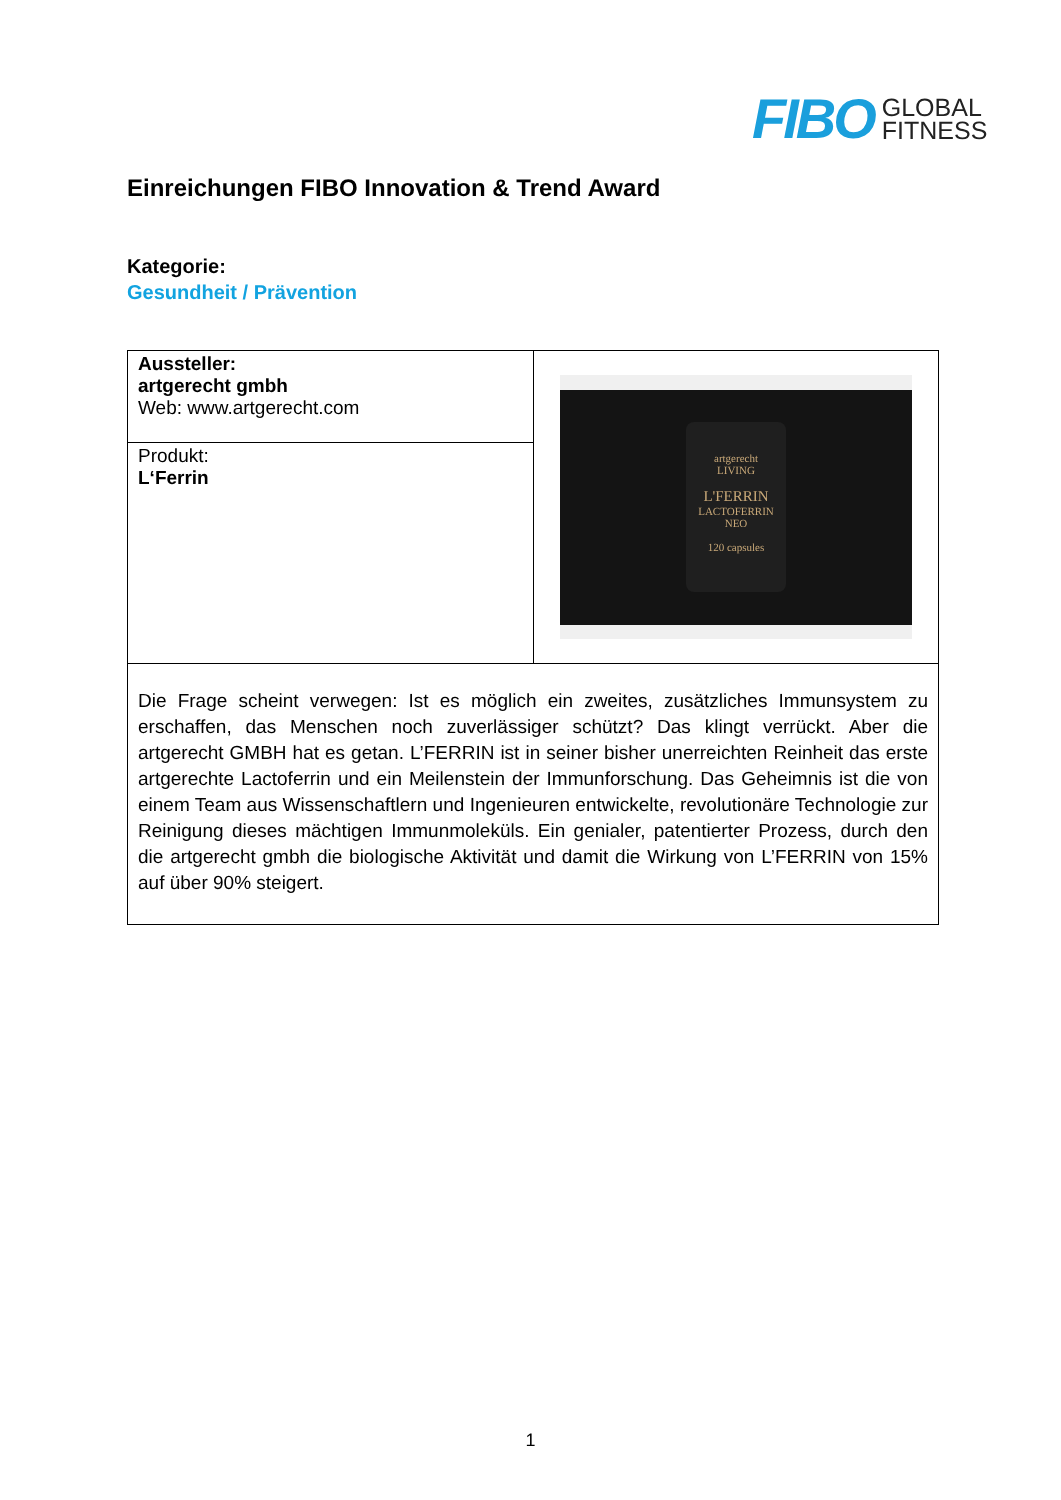FIBO
GLOBAL
FITNESS
Einreichungen FIBO Innovation & Trend Award
Kategorie:
Gesundheit / Prävention
| Aussteller: artgerecht gmbh Web: www.artgerecht.com | artgerecht LIVING L'FERRIN LACTOFERRIN NEO 120 capsules |
| Produkt: L‘Ferrin | |
| Die Frage scheint verwegen: Ist es möglich ein zweites, zusätzliches Immunsystem zu erschaffen, das Menschen noch zuverlässiger schützt? Das klingt verrückt. Aber die artgerecht GMBH hat es getan. L’FERRIN ist in seiner bisher unerreichten Reinheit das erste artgerechte Lactoferrin und ein Meilenstein der Immunforschung. Das Geheimnis ist die von einem Team aus Wissenschaftlern und Ingenieuren entwickelte, revolutionäre Technologie zur Reinigung dieses mächtigen Immunmoleküls. Ein genialer, patentierter Prozess, durch den die artgerecht gmbh die biologische Aktivität und damit die Wirkung von L’FERRIN von 15% auf über 90% steigert. | |
1